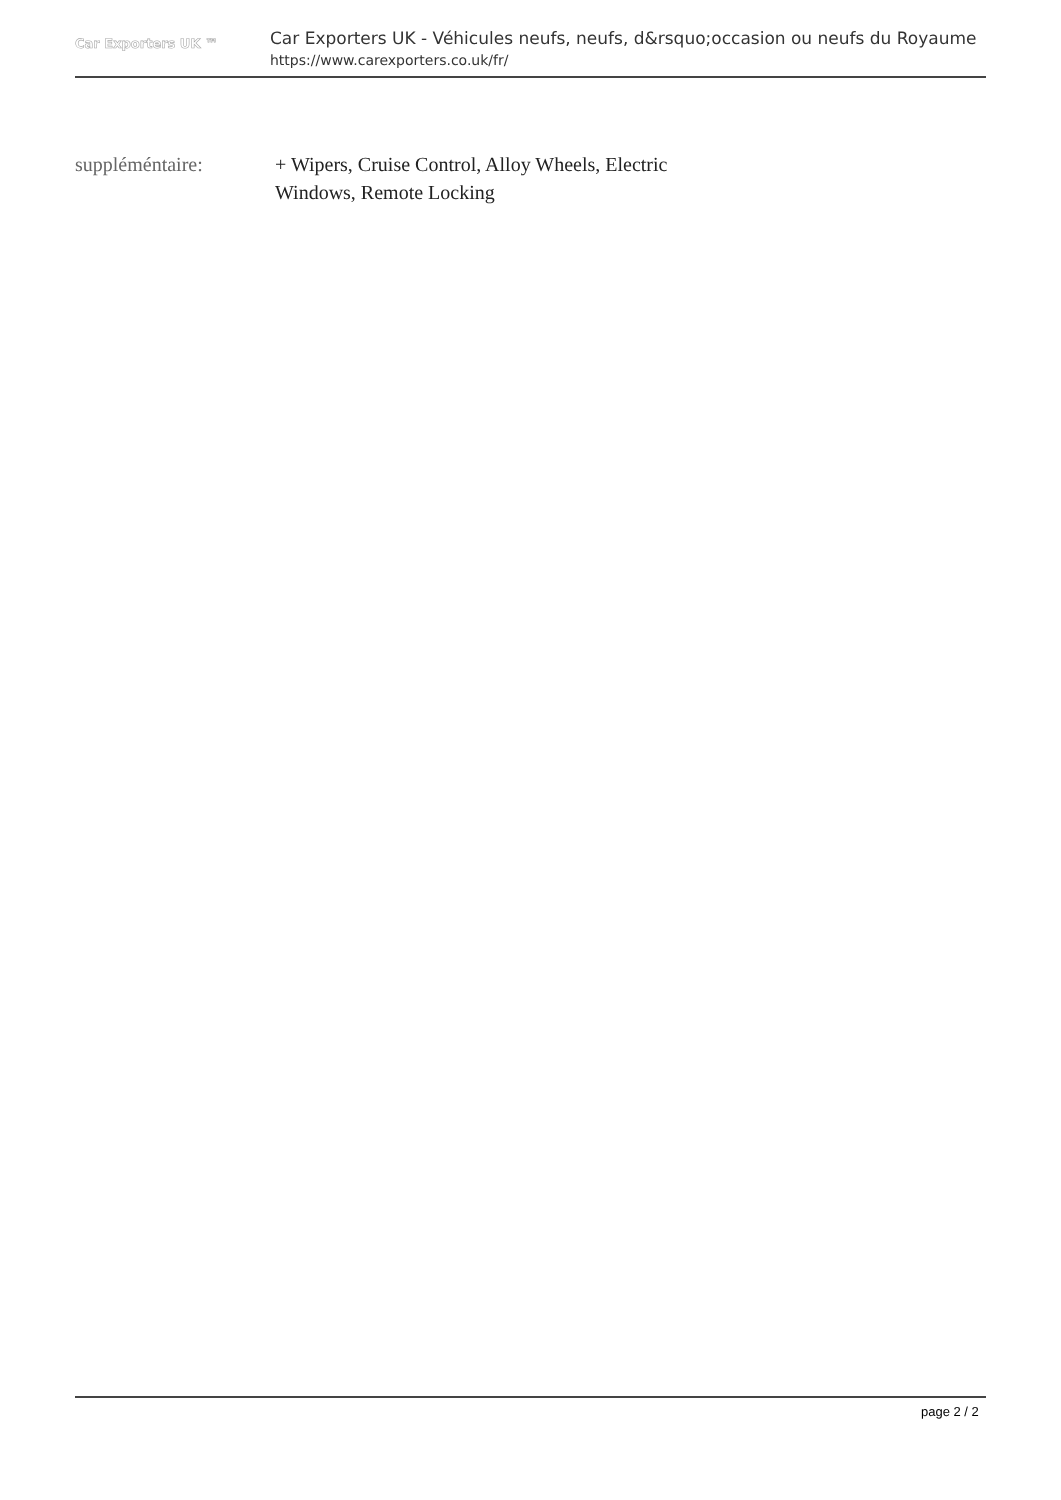Car Exporters UK ™
Car Exporters UK - Véhicules neufs, neufs, d&rsquo;occasion ou neufs du Royaume
https://www.carexporters.co.uk/fr/
suppléméntaire: + Wipers, Cruise Control, Alloy Wheels, Electric Windows, Remote Locking
page 2 / 2